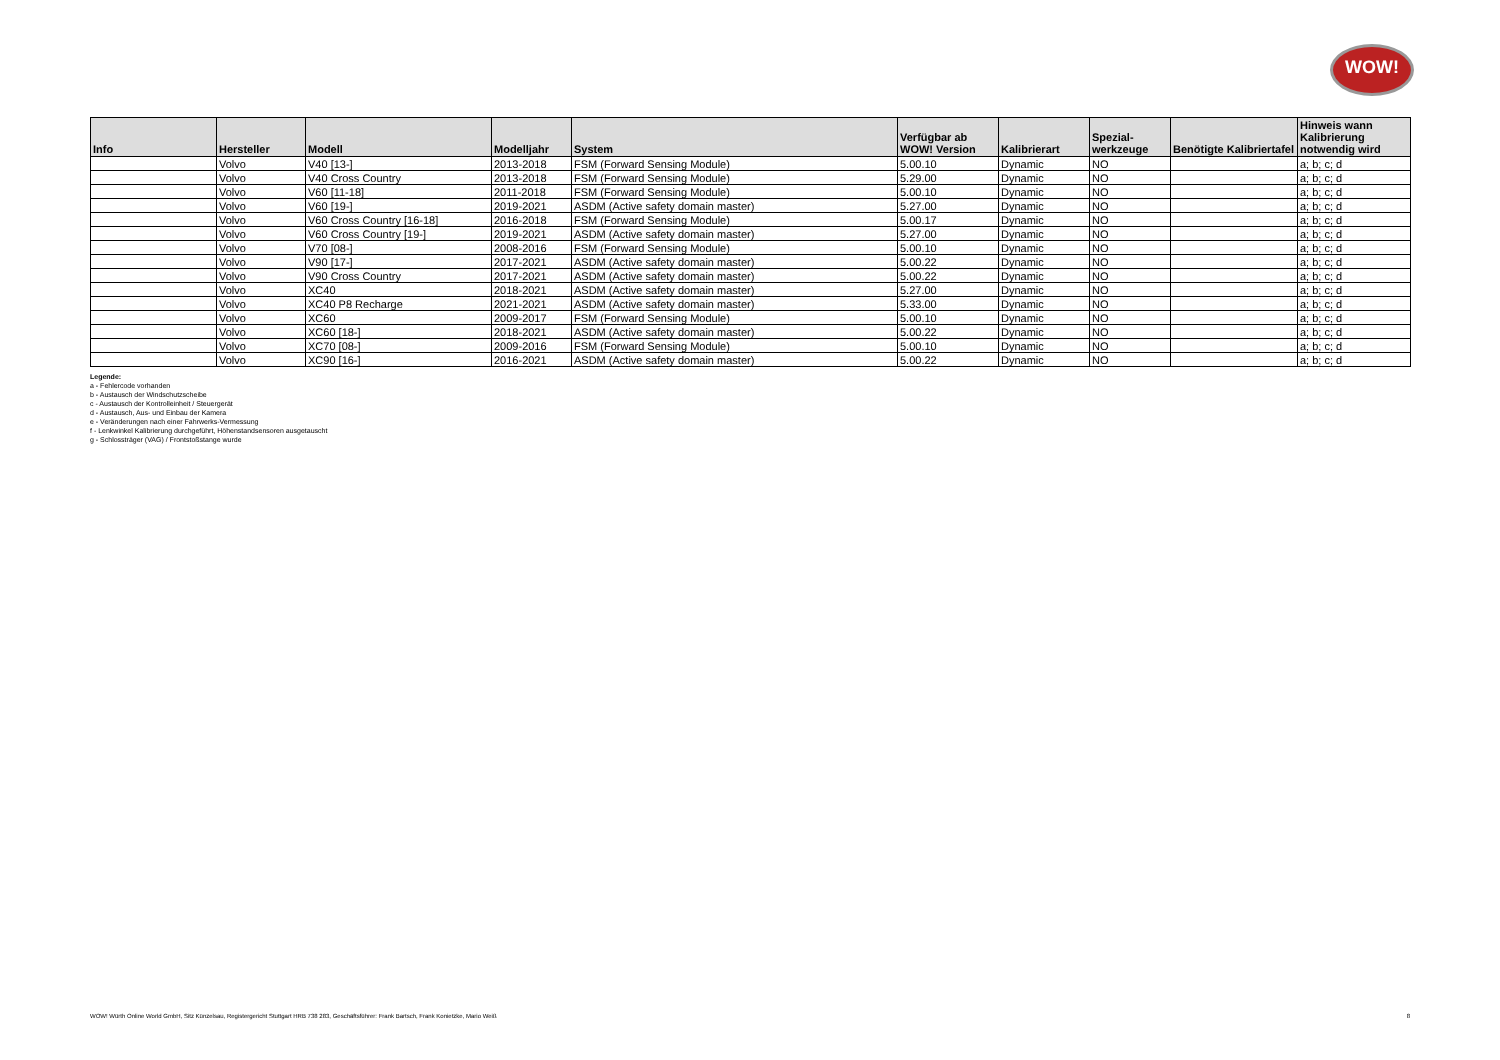WOW!
| Info | Hersteller | Modell | Modelljahr | System | Verfügbar ab WOW! Version | Kalibrierart | Spezial- werkzeuge | Benötigte Kalibriertafel | Hinweis wann Kalibrierung notwendig wird |
| --- | --- | --- | --- | --- | --- | --- | --- | --- | --- |
| | Volvo | V40 [13-] | 2013-2018 | FSM (Forward Sensing Module) | 5.00.10 | Dynamic | NO | | a; b; c; d |
| | Volvo | V40 Cross Country | 2013-2018 | FSM (Forward Sensing Module) | 5.29.00 | Dynamic | NO | | a; b; c; d |
| | Volvo | V60 [11-18] | 2011-2018 | FSM (Forward Sensing Module) | 5.00.10 | Dynamic | NO | | a; b; c; d |
| | Volvo | V60 [19-] | 2019-2021 | ASDM (Active safety domain master) | 5.27.00 | Dynamic | NO | | a; b; c; d |
| | Volvo | V60 Cross Country [16-18] | 2016-2018 | FSM (Forward Sensing Module) | 5.00.17 | Dynamic | NO | | a; b; c; d |
| | Volvo | V60 Cross Country [19-] | 2019-2021 | ASDM (Active safety domain master) | 5.27.00 | Dynamic | NO | | a; b; c; d |
| | Volvo | V70 [08-] | 2008-2016 | FSM (Forward Sensing Module) | 5.00.10 | Dynamic | NO | | a; b; c; d |
| | Volvo | V90 [17-] | 2017-2021 | ASDM (Active safety domain master) | 5.00.22 | Dynamic | NO | | a; b; c; d |
| | Volvo | V90 Cross Country | 2017-2021 | ASDM (Active safety domain master) | 5.00.22 | Dynamic | NO | | a; b; c; d |
| | Volvo | XC40 | 2018-2021 | ASDM (Active safety domain master) | 5.27.00 | Dynamic | NO | | a; b; c; d |
| | Volvo | XC40 P8 Recharge | 2021-2021 | ASDM (Active safety domain master) | 5.33.00 | Dynamic | NO | | a; b; c; d |
| | Volvo | XC60 | 2009-2017 | FSM (Forward Sensing Module) | 5.00.10 | Dynamic | NO | | a; b; c; d |
| | Volvo | XC60 [18-] | 2018-2021 | ASDM (Active safety domain master) | 5.00.22 | Dynamic | NO | | a; b; c; d |
| | Volvo | XC70 [08-] | 2009-2016 | FSM (Forward Sensing Module) | 5.00.10 | Dynamic | NO | | a; b; c; d |
| | Volvo | XC90 [16-] | 2016-2021 | ASDM (Active safety domain master) | 5.00.22 | Dynamic | NO | | a; b; c; d |
Legende:
a - Fehlercode vorhanden
b - Austausch der Windschutzscheibe
c - Austausch der Kontrolleinheit / Steuergerät
d - Austausch, Aus- und Einbau der Kamera
e - Veränderungen nach einer Fahrwerks-Vermessung
f - Lenkwinkel Kalibrierung durchgeführt, Höhenstandsensoren ausgetauscht
g - Schlossträger (VAG) / Frontstoßstange wurde
WOW! Würth Online World GmbH, Sitz Künzelsau, Registergericht Stuttgart HRB 738 283, Geschäftsführer: Frank Bartsch, Frank Konietzke, Mario Weiß 8